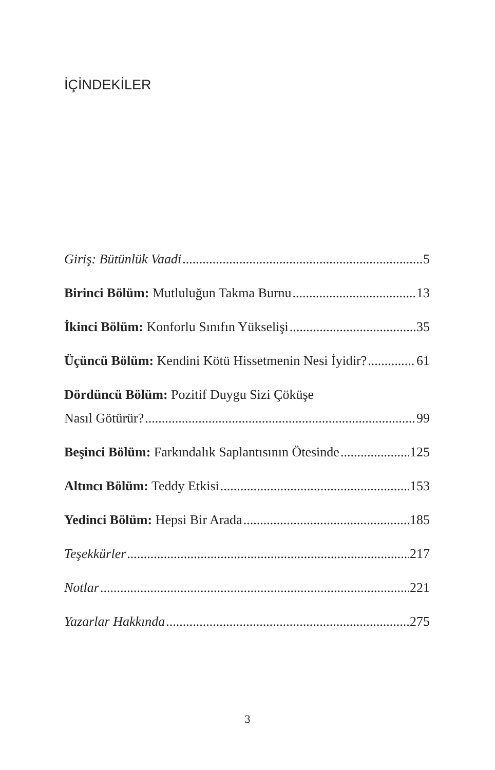İÇİNDEKİLER
Giriş: Bütünlük Vaadi 5
Birinci Bölüm: Mutluluğun Takma Burnu 13
İkinci Bölüm: Konforlu Sınıfın Yükselişi 35
Üçüncü Bölüm: Kendini Kötü Hissetmenin Nesi İyidir? 61
Dördüncü Bölüm: Pozitif Duygu Sizi Çöküşe
Nasıl Götürür? 99
Beşinci Bölüm: Farkındalık Saplantısının Ötesinde 125
Altıncı Bölüm: Teddy Etkisi 153
Yedinci Bölüm: Hepsi Bir Arada 185
Teşekkürler 217
Notlar 221
Yazarlar Hakkında 275
3